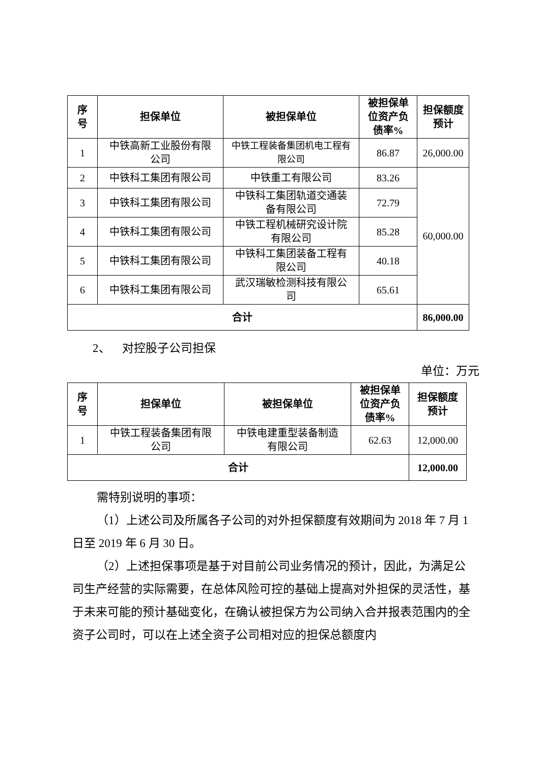| 序 号 | 担保单位 | 被担保单位 | 被担保单 位资产负 债率% | 担保额度 预计 |
| --- | --- | --- | --- | --- |
| 1 | 中铁高新工业股份有限 公司 | 中铁工程装备集团机电工程有 限公司 | 86.87 | 26,000.00 |
| 2 | 中铁科工集团有限公司 | 中铁重工有限公司 | 83.26 | 60,000.00 |
| 3 | 中铁科工集团有限公司 | 中铁科工集团轨道交通装 备有限公司 | 72.79 | |
| 4 | 中铁科工集团有限公司 | 中铁工程机械研究设计院 有限公司 | 85.28 | |
| 5 | 中铁科工集团有限公司 | 中铁科工集团装备工程有 限公司 | 40.18 | |
| 6 | 中铁科工集团有限公司 | 武汉瑞敏检测科技有限公 司 | 65.61 | |
| 合计 | | | | 86,000.00 |
2、 对控股子公司担保
单位：万元
| 序 号 | 担保单位 | 被担保单位 | 被担保单 位资产负 债率% | 担保额度 预计 |
| --- | --- | --- | --- | --- |
| 1 | 中铁工程装备集团有限 公司 | 中铁电建重型装备制造 有限公司 | 62.63 | 12,000.00 |
| 合计 | | | | 12,000.00 |
需特别说明的事项：
（1）上述公司及所属各子公司的对外担保额度有效期间为 2018 年 7 月 1 日至 2019 年 6 月 30 日。
（2）上述担保事项是基于对目前公司业务情况的预计，因此，为满足公司生产经营的实际需要，在总体风险可控的基础上提高对外担保的灵活性，基于未来可能的预计基础变化，在确认被担保方为公司纳入合并报表范围内的全资子公司时，可以在上述全资子公司相对应的担保总额度内